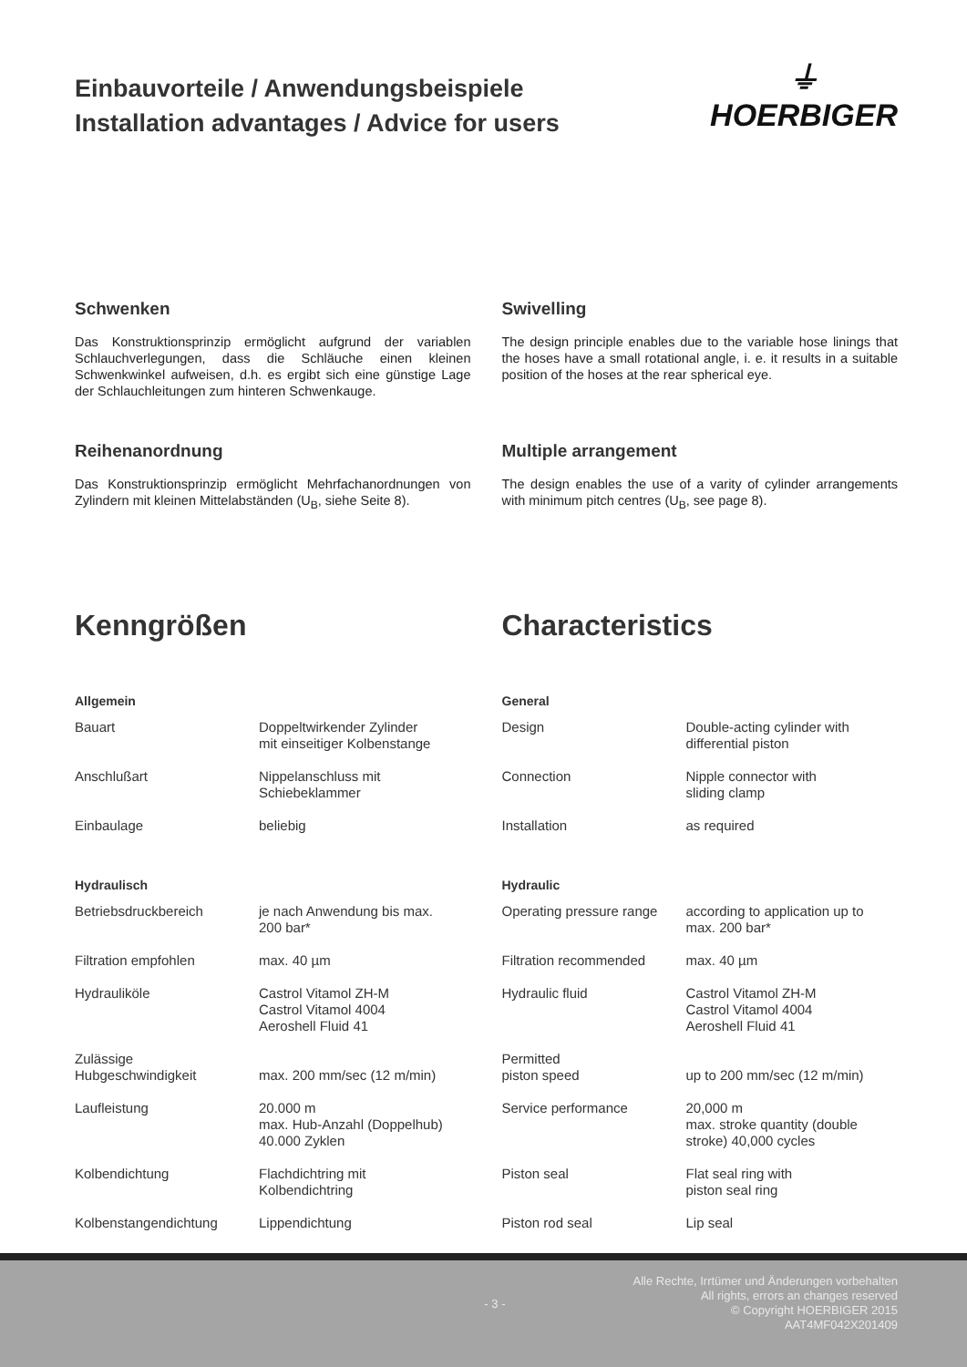Einbauvorteile / Anwendungsbeispiele
Installation advantages / Advice for users
⏚
HOERBIGER
Schwenken
Das Konstruktionsprinzip ermöglicht aufgrund der variablen Schlauchverlegungen, dass die Schläuche einen kleinen Schwenkwinkel aufweisen, d.h. es ergibt sich eine günstige Lage der Schlauchleitungen zum hinteren Schwenkauge.
Swivelling
The design principle enables due to the variable hose linings that the hoses have a small rotational angle, i. e. it results in a suitable position of the hoses at the rear spherical eye.
Reihenanordnung
Das Konstruktionsprinzip ermöglicht Mehrfachanordnungen von Zylindern mit kleinen Mittelabständen (U<sub>B</sub>, siehe Seite 8).
Multiple arrangement
The design enables the use of a varity of cylinder arrangements with minimum pitch centres (U<sub>B</sub>, see page 8).
Kenngrößen Characteristics
| Allgemein | |
| --- | --- |
| Bauart | Doppeltwirkender Zylinder mit einseitiger Kolbenstange |
| Anschlußart | Nippelanschluss mit Schiebeklammer |
| Einbaulage | beliebig |
| Hydraulisch | |
| Betriebsdruckbereich | je nach Anwendung bis max. 200 bar* |
| Filtration empfohlen | max. 40 µm |
| Hydrauliköle | Castrol Vitamol ZH-M Castrol Vitamol 4004 Aeroshell Fluid 41 |
| Zulässige Hubgeschwindigkeit | max. 200 mm/sec (12 m/min) |
| Laufleistung | 20.000 m max. Hub-Anzahl (Doppelhub) 40.000 Zyklen |
| Kolbendichtung | Flachdichtring mit Kolbendichtring |
| Kolbenstangendichtung | Lippendichtung |
| General | |
| --- | --- |
| Design | Double-acting cylinder with differential piston |
| Connection | Nipple connector with sliding clamp |
| Installation | as required |
| Hydraulic | |
| Operating pressure range | according to application up to max. 200 bar* |
| Filtration recommended | max. 40 µm |
| Hydraulic fluid | Castrol Vitamol ZH-M Castrol Vitamol 4004 Aeroshell Fluid 41 |
| Permitted piston speed | up to 200 mm/sec (12 m/min) |
| Service performance | 20,000 m max. stroke quantity (double stroke) 40,000 cycles |
| Piston seal | Flat seal ring with piston seal ring |
| Piston rod seal | Lip seal |
- 3 -
Alle Rechte, Irrtümer und Änderungen vorbehalten
All rights, errors an changes reserved
© Copyright HOERBIGER 2015
AAT4MF042X201409